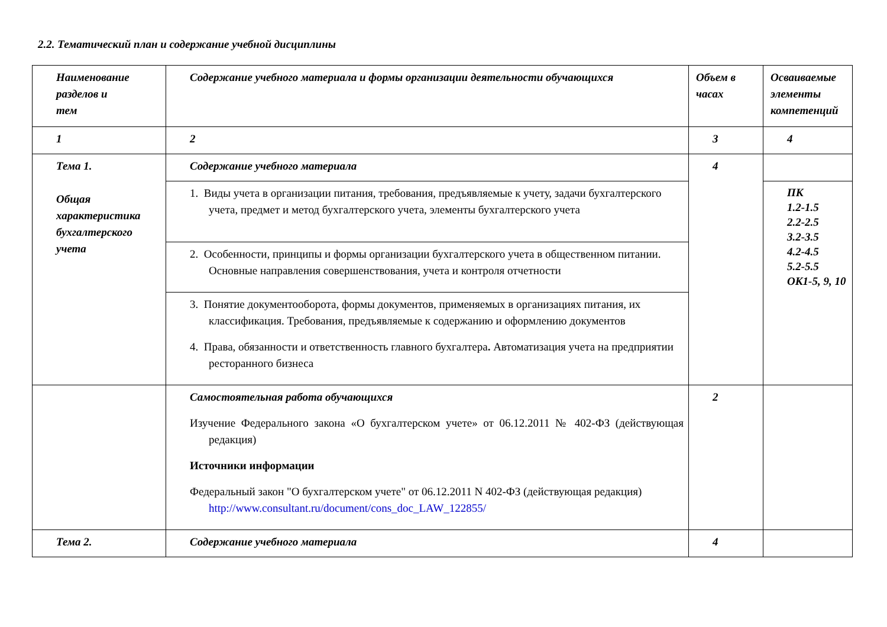2.2. Тематический план и содержание учебной дисциплины
| Наименование разделов и тем | Содержание учебного материала и формы организации деятельности обучающихся | Объем в часах | Осваиваемые элементы компетенций |
| --- | --- | --- | --- |
| 1 | 2 | 3 | 4 |
| Тема 1. Общая характеристика бухгалтерского учета | Содержание учебного материала | 4 | |
| | 1. Виды учета в организации питания, требования, предъявляемые к учету, задачи бухгалтерского учета, предмет и метод бухгалтерского учета, элементы бухгалтерского учета | | ПК 1.2-1.5 2.2-2.5 3.2-3.5 4.2-4.5 5.2-5.5 ОК1-5, 9, 10 |
| | 2. Особенности, принципы и формы организации бухгалтерского учета в общественном питании. Основные направления совершенствования, учета и контроля отчетности | | |
| | 3. Понятие документооборота, формы документов, применяемых в организациях питания, их классификация. Требования, предъявляемые к содержанию и оформлению документов 4. Права, обязанности и ответственность главного бухгалтера . Автоматизация учета на предприятии ресторанного бизнеса | | |
| | Самостоятельная работа обучающихся Изучение Федерального закона «О бухгалтерском учете» от 06.12.2011 № 402-ФЗ (действующая редакция) Источники информации Федеральный закон "О бухгалтерском учете" от 06.12.2011 N 402-ФЗ (действующая редакция) http://www.consultant.ru/document/cons_doc_LAW_122855/ | 2 | |
| Тема 2. | Содержание учебного материала | 4 | |